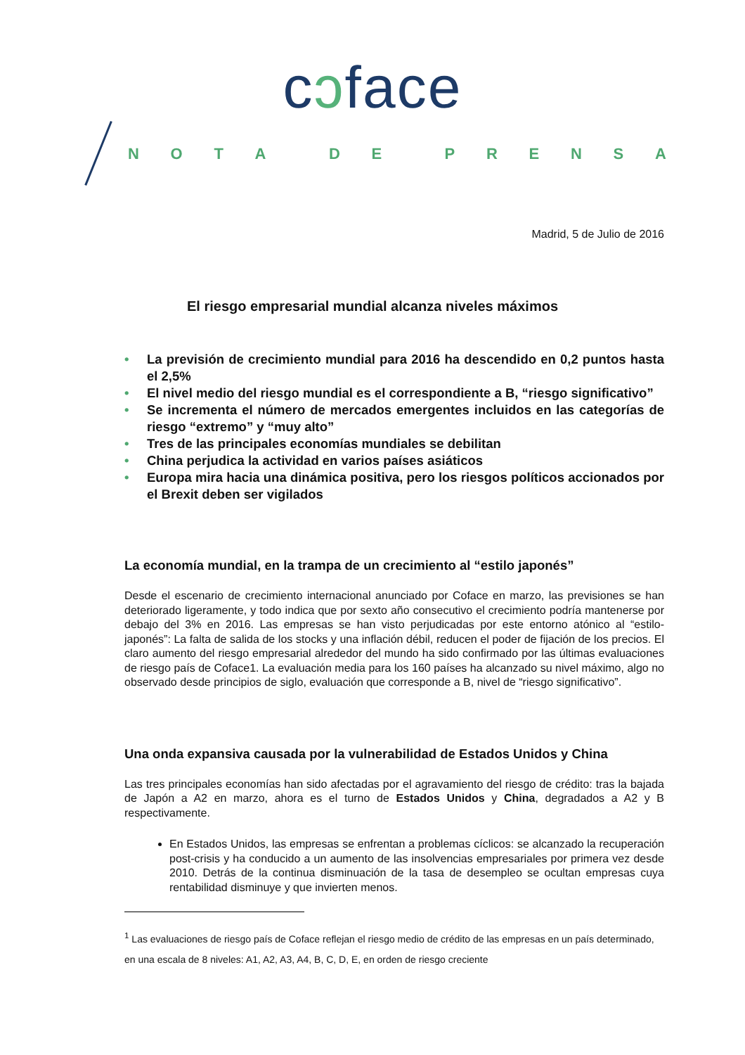cɔface
NOTA DE PRENSA
Madrid, 5 de Julio de 2016
El riesgo empresarial mundial alcanza niveles máximos
• La previsión de crecimiento mundial para 2016 ha descendido en 0,2 puntos hasta el 2,5%
• El nivel medio del riesgo mundial es el correspondiente a B, “riesgo significativo”
• Se incrementa el número de mercados emergentes incluidos en las categorías de riesgo “extremo” y “muy alto”
• Tres de las principales economías mundiales se debilitan
• China perjudica la actividad en varios países asiáticos
• Europa mira hacia una dinámica positiva, pero los riesgos políticos accionados por el Brexit deben ser vigilados
La economía mundial, en la trampa de un crecimiento al “estilo japonés”
Desde el escenario de crecimiento internacional anunciado por Coface en marzo, las previsiones se han deteriorado ligeramente, y todo indica que por sexto año consecutivo el crecimiento podría mantenerse por debajo del 3% en 2016. Las empresas se han visto perjudicadas por este entorno atónico al “estilo-japonés”: La falta de salida de los stocks y una inflación débil, reducen el poder de fijación de los precios. El claro aumento del riesgo empresarial alrededor del mundo ha sido confirmado por las últimas evaluaciones de riesgo país de Coface1. La evaluación media para los 160 países ha alcanzado su nivel máximo, algo no observado desde principios de siglo, evaluación que corresponde a B, nivel de “riesgo significativo”.
Una onda expansiva causada por la vulnerabilidad de Estados Unidos y China
Las tres principales economías han sido afectadas por el agravamiento del riesgo de crédito: tras la bajada de Japón a A2 en marzo, ahora es el turno de Estados Unidos y China, degradados a A2 y B respectivamente.
En Estados Unidos, las empresas se enfrentan a problemas cíclicos: se alcanzado la recuperación post-crisis y ha conducido a un aumento de las insolvencias empresariales por primera vez desde 2010. Detrás de la continua disminuación de la tasa de desempleo se ocultan empresas cuya rentabilidad disminuye y que invierten menos.
<sup>1</sup> Las evaluaciones de riesgo país de Coface reflejan el riesgo medio de crédito de las empresas en un país determinado, en una escala de 8 niveles: A1, A2, A3, A4, B, C, D, E, en orden de riesgo creciente